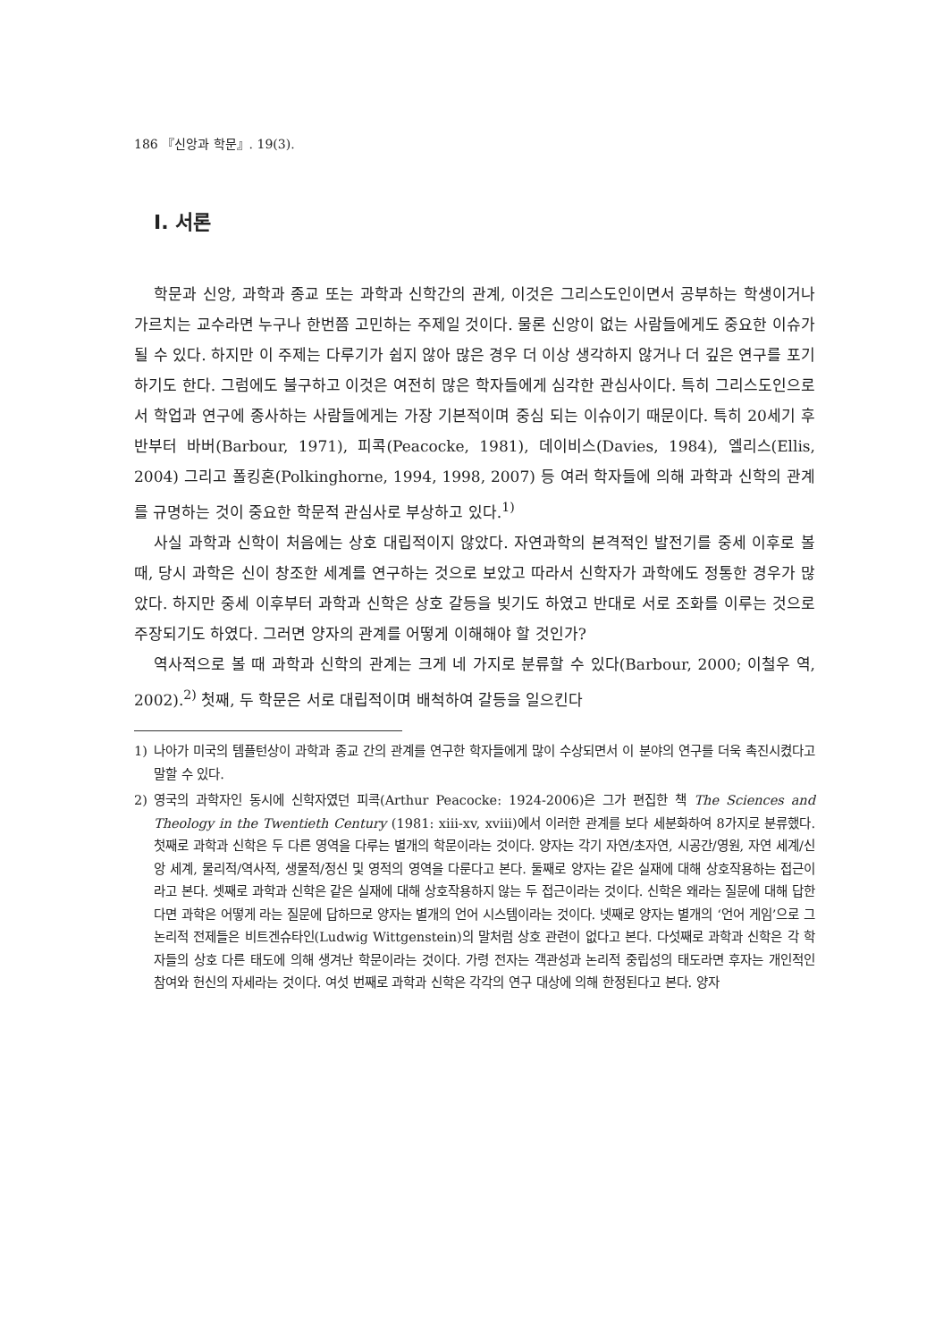186 『신앙과 학문』. 19(3).
I. 서론
학문과 신앙, 과학과 종교 또는 과학과 신학간의 관계, 이것은 그리스도인이면서 공부하는 학생이거나 가르치는 교수라면 누구나 한번쯤 고민하는 주제일 것이다. 물론 신앙이 없는 사람들에게도 중요한 이슈가 될 수 있다. 하지만 이 주제는 다루기가 쉽지 않아 많은 경우 더 이상 생각하지 않거나 더 깊은 연구를 포기하기도 한다. 그럼에도 불구하고 이것은 여전히 많은 학자들에게 심각한 관심사이다. 특히 그리스도인으로서 학업과 연구에 종사하는 사람들에게는 가장 기본적이며 중심 되는 이슈이기 때문이다. 특히 20세기 후반부터 바버(Barbour, 1971), 피콕(Peacocke, 1981), 데이비스(Davies, 1984), 엘리스(Ellis, 2004) 그리고 폴킹혼(Polkinghorne, 1994, 1998, 2007) 등 여러 학자들에 의해 과학과 신학의 관계를 규명하는 것이 중요한 학문적 관심사로 부상하고 있다.<sup>1)</sup>
사실 과학과 신학이 처음에는 상호 대립적이지 않았다. 자연과학의 본격적인 발전기를 중세 이후로 볼 때, 당시 과학은 신이 창조한 세계를 연구하는 것으로 보았고 따라서 신학자가 과학에도 정통한 경우가 많았다. 하지만 중세 이후부터 과학과 신학은 상호 갈등을 빚기도 하였고 반대로 서로 조화를 이루는 것으로 주장되기도 하였다. 그러면 양자의 관계를 어떻게 이해해야 할 것인가?
역사적으로 볼 때 과학과 신학의 관계는 크게 네 가지로 분류할 수 있다(Barbour, 2000; 이철우 역, 2002).<sup>2)</sup> 첫째, 두 학문은 서로 대립적이며 배척하여 갈등을 일으킨다
1) 나아가 미국의 템플턴상이 과학과 종교 간의 관계를 연구한 학자들에게 많이 수상되면서 이 분야의 연구를 더욱 촉진시켰다고 말할 수 있다.
2) 영국의 과학자인 동시에 신학자였던 피콕(Arthur Peacocke: 1924-2006)은 그가 편집한 책 The Sciences and Theology in the Twentieth Century (1981: xiii-xv, xviii)에서 이러한 관계를 보다 세분화하여 8가지로 분류했다. 첫째로 과학과 신학은 두 다른 영역을 다루는 별개의 학문이라는 것이다. 양자는 각기 자연/초자연, 시공간/영원, 자연 세계/신앙 세계, 물리적/역사적, 생물적/정신 및 영적의 영역을 다룬다고 본다. 둘째로 양자는 같은 실재에 대해 상호작용하는 접근이라고 본다. 셋째로 과학과 신학은 같은 실재에 대해 상호작용하지 않는 두 접근이라는 것이다. 신학은 왜라는 질문에 대해 답한다면 과학은 어떻게 라는 질문에 답하므로 양자는 별개의 언어 시스템이라는 것이다. 넷째로 양자는 별개의 ‘언어 게임’으로 그 논리적 전제들은 비트겐슈타인(Ludwig Wittgenstein)의 말처럼 상호 관련이 없다고 본다. 다섯째로 과학과 신학은 각 학자들의 상호 다른 태도에 의해 생겨난 학문이라는 것이다. 가령 전자는 객관성과 논리적 중립성의 태도라면 후자는 개인적인 참여와 헌신의 자세라는 것이다. 여섯 번째로 과학과 신학은 각각의 연구 대상에 의해 한정된다고 본다. 양자